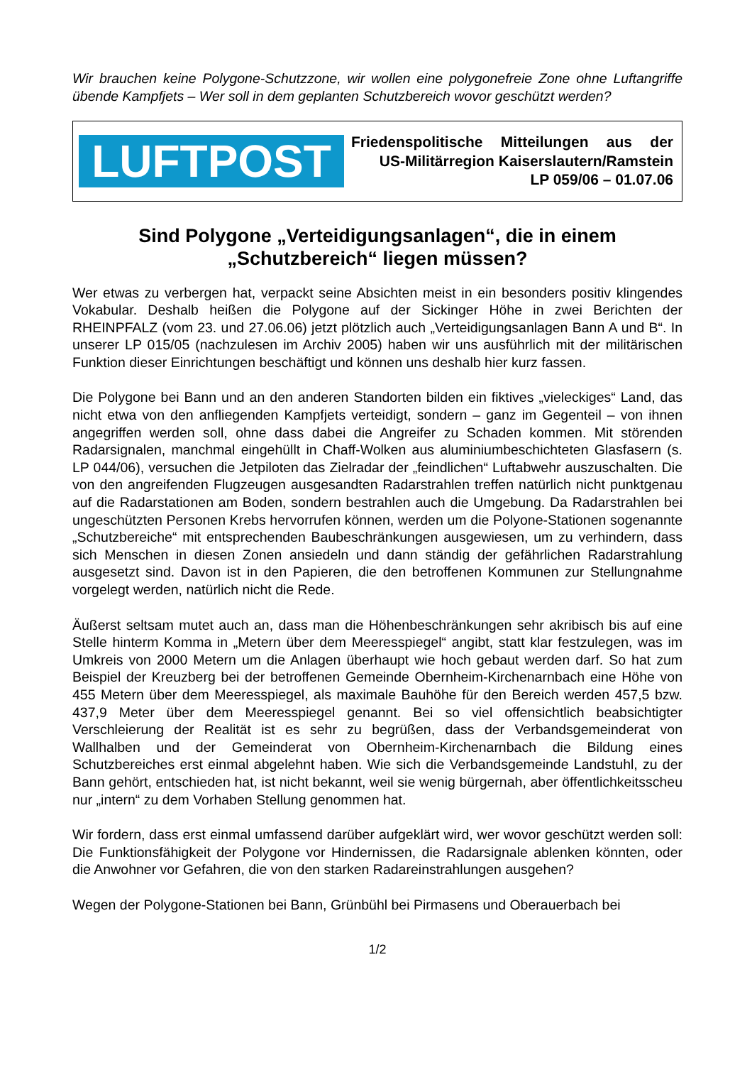Wir brauchen keine Polygone-Schutzzone, wir wollen eine polygonefreie Zone ohne Luftangriffe übende Kampfjets – Wer soll in dem geplanten Schutzbereich wovor geschützt werden?
LUFTPOST
Friedenspolitische Mitteilungen aus der
US-Militärregion Kaiserslautern/Ramstein
LP 059/06 – 01.07.06
Sind Polygone „Verteidigungsanlagen“, die in einem
„Schutzbereich“ liegen müssen?
Wer etwas zu verbergen hat, verpackt seine Absichten meist in ein besonders positiv klingendes Vokabular. Deshalb heißen die Polygone auf der Sickinger Höhe in zwei Berichten der RHEINPFALZ (vom 23. und 27.06.06) jetzt plötzlich auch „Verteidigungsanlagen Bann A und B“. In unserer LP 015/05 (nachzulesen im Archiv 2005) haben wir uns ausführlich mit der militärischen Funktion dieser Einrichtungen beschäftigt und können uns deshalb hier kurz fassen.
Die Polygone bei Bann und an den anderen Standorten bilden ein fiktives „vieleckiges“ Land, das nicht etwa von den anfliegenden Kampfjets verteidigt, sondern – ganz im Gegenteil – von ihnen angegriffen werden soll, ohne dass dabei die Angreifer zu Schaden kommen. Mit störenden Radarsignalen, manchmal eingehüllt in Chaff-Wolken aus aluminiumbeschichteten Glasfasern (s. LP 044/06), versuchen die Jetpiloten das Zielradar der „feindlichen“ Luftabwehr auszuschalten. Die von den angreifenden Flugzeugen ausgesandten Radarstrahlen treffen natürlich nicht punktgenau auf die Radarstationen am Boden, sondern bestrahlen auch die Umgebung. Da Radarstrahlen bei ungeschützten Personen Krebs hervorrufen können, werden um die Polyone-Stationen sogenannte „Schutzbereiche“ mit entsprechenden Baubeschränkungen ausgewiesen, um zu verhindern, dass sich Menschen in diesen Zonen ansiedeln und dann ständig der gefährlichen Radarstrahlung ausgesetzt sind. Davon ist in den Papieren, die den betroffenen Kommunen zur Stellungnahme vorgelegt werden, natürlich nicht die Rede.
Äußerst seltsam mutet auch an, dass man die Höhenbeschränkungen sehr akribisch bis auf eine Stelle hinterm Komma in „Metern über dem Meeresspiegel“ angibt, statt klar festzulegen, was im Umkreis von 2000 Metern um die Anlagen überhaupt wie hoch gebaut werden darf. So hat zum Beispiel der Kreuzberg bei der betroffenen Gemeinde Obernheim-Kirchenarnbach eine Höhe von 455 Metern über dem Meeresspiegel, als maximale Bauhöhe für den Bereich werden 457,5 bzw. 437,9 Meter über dem Meeresspiegel genannt. Bei so viel offensichtlich beabsichtigter Verschleierung der Realität ist es sehr zu begrüßen, dass der Verbandsgemeinderat von Wallhalben und der Gemeinderat von Obernheim-Kirchenarnbach die Bildung eines Schutzbereiches erst einmal abgelehnt haben. Wie sich die Verbandsgemeinde Landstuhl, zu der Bann gehört, entschieden hat, ist nicht bekannt, weil sie wenig bürgernah, aber öffentlichkeitsscheu nur „intern“ zu dem Vorhaben Stellung genommen hat.
Wir fordern, dass erst einmal umfassend darüber aufgeklärt wird, wer wovor geschützt werden soll: Die Funktionsfähigkeit der Polygone vor Hindernissen, die Radarsignale ablenken könnten, oder die Anwohner vor Gefahren, die von den starken Radareinstrahlungen ausgehen?
Wegen der Polygone-Stationen bei Bann, Grünbühl bei Pirmasens und Oberauerbach bei
1/2